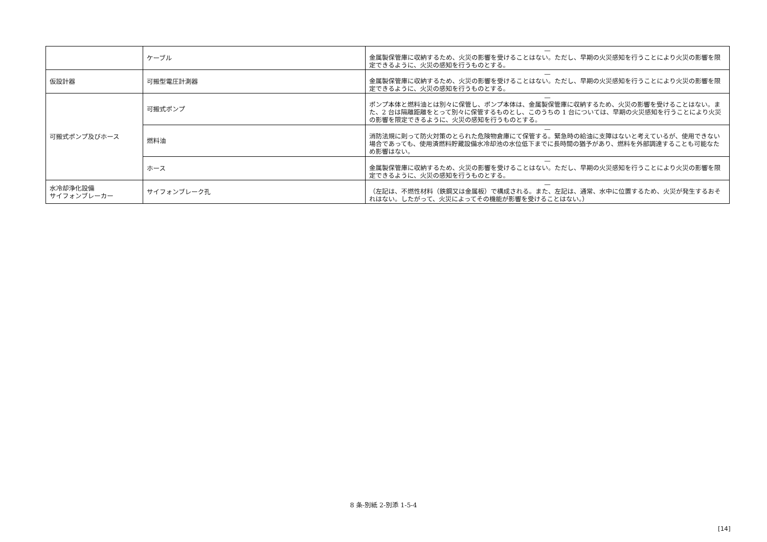| | ケーブル | — 金属製保管庫に収納するため、火災の影響を受けることはない。ただし、早期の火災感知を行うことにより火災の影響を限定できるように、火災の感知を行うものとする。 |
| 仮設計器 | 可搬型電圧計測器 | — 金属製保管庫に収納するため、火災の影響を受けることはない。ただし、早期の火災感知を行うことにより火災の影響を限定できるように、火災の感知を行うものとする。 |
| 可搬式ポンプ及びホース | 可搬式ポンプ | — ポンプ本体と燃料油とは別々に保管し、ポンプ本体は、金属製保管庫に収納するため、火災の影響を受けることはない。また、2 台は隔離距離をとって別々に保管するものとし、このうちの 1 台については、早期の火災感知を行うことにより火災の影響を限定できるように、火災の感知を行うものとする。 |
| | 燃料油 | — 消防法規に則って防火対策のとられた危険物倉庫にて保管する。緊急時の給油に支障はないと考えているが、使用できない場合であっても、使用済燃料貯蔵設備水冷却池の水位低下までに長時間の猶予があり、燃料を外部調達することも可能なため影響はない。 |
| | ホース | — 金属製保管庫に収納するため、火災の影響を受けることはない。ただし、早期の火災感知を行うことにより火災の影響を限定できるように、火災の感知を行うものとする。 |
| 水冷却浄化設備 サイフォンブレーカー | サイフォンブレーク孔 | — （左記は、不燃性材料（鉄鋼又は金属板）で構成される。また、左記は、通常、水中に位置するため、火災が発生するおそれはない。したがって、火災によってその機能が影響を受けることはない。） |
8 条-別紙 2-別添 1-5-4
[14]